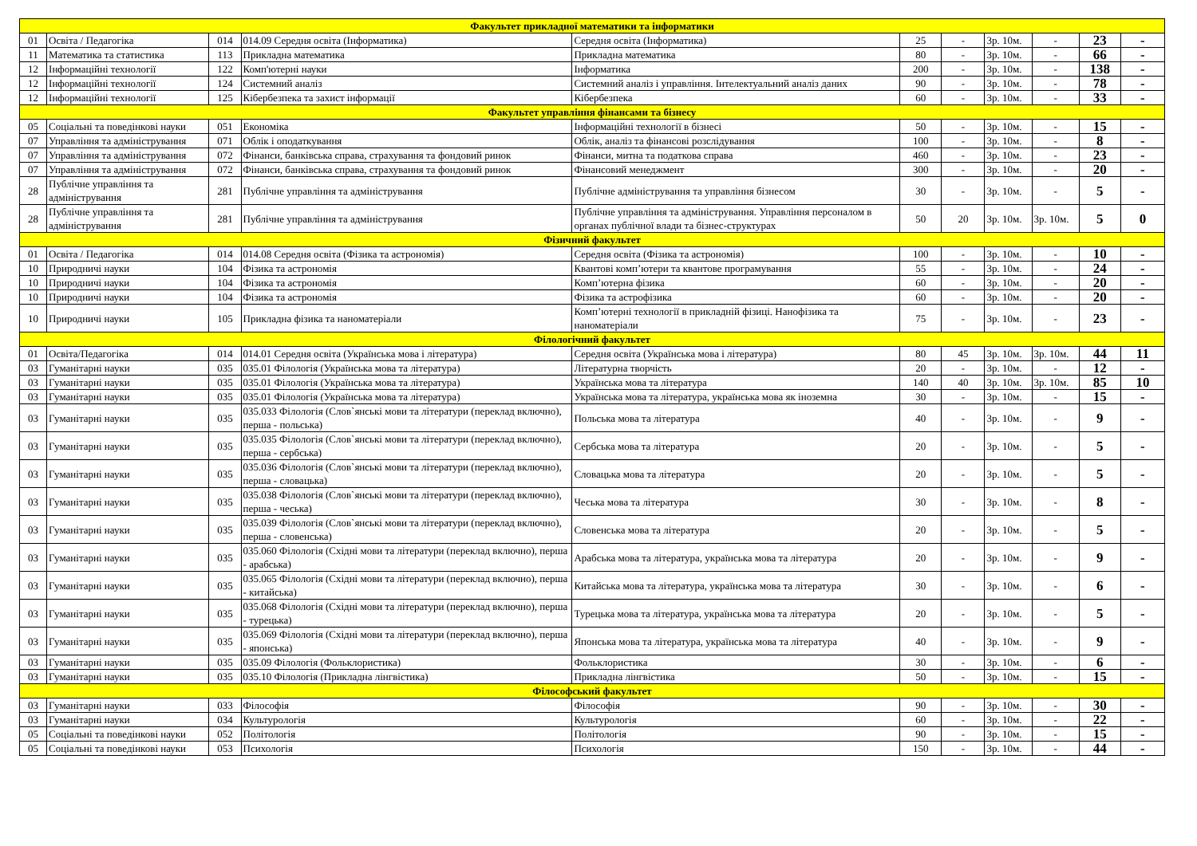| Факультет прикладної математики та інформатики | | | | | | | | | | |
| 01 | Освіта / Педагогіка | 014 | 014.09 Середня освіта (Інформатика) | Середня освіта (Інформатика) | 25 | - | 3р. 10м. | - | 23 | - |
| 11 | Математика та статистика | 113 | Прикладна математика | Прикладна математика | 80 | - | 3р. 10м. | - | 66 | - |
| 12 | Інформаційні технології | 122 | Комп'ютерні науки | Інформатика | 200 | - | 3р. 10м. | - | 138 | - |
| 12 | Інформаційні технології | 124 | Системний аналіз | Системний аналіз і управління. Інтелектуальний аналіз даних | 90 | - | 3р. 10м. | - | 78 | - |
| 12 | Інформаційні технології | 125 | Кібербезпека та захист інформації | Кібербезпека | 60 | - | 3р. 10м. | - | 33 | - |
| Факультет управління фінансами та бізнесу | | | | | | | | | | |
| 05 | Соціальні та поведінкові науки | 051 | Економіка | Інформаційні технології в бізнесі | 50 | - | 3р. 10м. | - | 15 | - |
| 07 | Управління та адміністрування | 071 | Облік і оподаткування | Облік, аналіз та фінансові розслідування | 100 | - | 3р. 10м. | - | 8 | - |
| 07 | Управління та адміністрування | 072 | Фінанси, банківська справа, страхування та фондовий ринок | Фінанси, митна та податкова справа | 460 | - | 3р. 10м. | - | 23 | - |
| 07 | Управління та адміністрування | 072 | Фінанси, банківська справа, страхування та фондовий ринок | Фінансовий менеджмент | 300 | - | 3р. 10м. | - | 20 | - |
| 28 | Публічне управління та адміністрування | 281 | Публічне управління та адміністрування | Публічне адміністрування та управління бізнесом | 30 | - | 3р. 10м. | - | 5 | - |
| 28 | Публічне управління та адміністрування | 281 | Публічне управління та адміністрування | Публічне управління та адміністрування. Управління персоналом в органах публічної влади та бізнес-структурах | 50 | 20 | 3р. 10м. | 3р. 10м. | 5 | 0 |
| Фізичний факультет | | | | | | | | | | |
| 01 | Освіта / Педагогіка | 014 | 014.08 Середня освіта (Фізика та астрономія) | Середня освіта (Фізика та астрономія) | 100 | - | 3р. 10м. | - | 10 | - |
| 10 | Природничі науки | 104 | Фізика та астрономія | Квантові комп’ютери та квантове програмування | 55 | - | 3р. 10м. | - | 24 | - |
| 10 | Природничі науки | 104 | Фізика та астрономія | Комп’ютерна фізика | 60 | - | 3р. 10м. | - | 20 | - |
| 10 | Природничі науки | 104 | Фізика та астрономія | Фізика та астрофізика | 60 | - | 3р. 10м. | - | 20 | - |
| 10 | Природничі науки | 105 | Прикладна фізика та наноматеріали | Комп’ютерні технології в прикладній фізиці. Нанофізика та наноматеріали | 75 | - | 3р. 10м. | - | 23 | - |
| Філологічний факультет | | | | | | | | | | |
| 01 | Освіта/Педагогіка | 014 | 014.01 Середня освіта (Українська мова і література) | Середня освіта (Українська мова і література) | 80 | 45 | 3р. 10м. | 3р. 10м. | 44 | 11 |
| 03 | Гуманітарні науки | 035 | 035.01 Філологія (Українська мова та література) | Літературна творчість | 20 | - | 3р. 10м. | - | 12 | - |
| 03 | Гуманітарні науки | 035 | 035.01 Філологія (Українська мова та література) | Українська мова та література | 140 | 40 | 3р. 10м. | 3р. 10м. | 85 | 10 |
| 03 | Гуманітарні науки | 035 | 035.01 Філологія (Українська мова та література) | Українська мова та література, українська мова як іноземна | 30 | - | 3р. 10м. | - | 15 | - |
| 03 | Гуманітарні науки | 035 | 035.033 Філологія (Слов`янські мови та літератури (переклад включно), перша - польська) | Польська мова та література | 40 | - | 3р. 10м. | - | 9 | - |
| 03 | Гуманітарні науки | 035 | 035.035 Філологія (Слов`янські мови та літератури (переклад включно), перша - сербська) | Сербська мова та література | 20 | - | 3р. 10м. | - | 5 | - |
| 03 | Гуманітарні науки | 035 | 035.036 Філологія (Слов`янські мови та літератури (переклад включно), перша - словацька) | Словацька мова та література | 20 | - | 3р. 10м. | - | 5 | - |
| 03 | Гуманітарні науки | 035 | 035.038 Філологія (Слов`янські мови та літератури (переклад включно), перша - чеська) | Чеська мова та література | 30 | - | 3р. 10м. | - | 8 | - |
| 03 | Гуманітарні науки | 035 | 035.039 Філологія (Слов`янські мови та літератури (переклад включно), перша - словенська) | Словенська мова та література | 20 | - | 3р. 10м. | - | 5 | - |
| 03 | Гуманітарні науки | 035 | 035.060 Філологія (Східні мови та літератури (переклад включно), перша - арабська) | Арабська мова та література, українська мова та література | 20 | - | 3р. 10м. | - | 9 | - |
| 03 | Гуманітарні науки | 035 | 035.065 Філологія (Східні мови та літератури (переклад включно), перша - китайська) | Китайська мова та література, українська мова та література | 30 | - | 3р. 10м. | - | 6 | - |
| 03 | Гуманітарні науки | 035 | 035.068 Філологія (Східні мови та літератури (переклад включно), перша - турецька) | Турецька мова та література, українська мова та література | 20 | - | 3р. 10м. | - | 5 | - |
| 03 | Гуманітарні науки | 035 | 035.069 Філологія (Східні мови та літератури (переклад включно), перша - японська) | Японська мова та література, українська мова та література | 40 | - | 3р. 10м. | - | 9 | - |
| 03 | Гуманітарні науки | 035 | 035.09 Філологія (Фольклористика) | Фольклористика | 30 | - | 3р. 10м. | - | 6 | - |
| 03 | Гуманітарні науки | 035 | 035.10 Філологія (Прикладна лінгвістика) | Прикладна лінгвістика | 50 | - | 3р. 10м. | - | 15 | - |
| Філософський факультет | | | | | | | | | | |
| 03 | Гуманітарні науки | 033 | Філософія | Філософія | 90 | - | 3р. 10м. | - | 30 | - |
| 03 | Гуманітарні науки | 034 | Культурологія | Культурологія | 60 | - | 3р. 10м. | - | 22 | - |
| 05 | Соціальні та поведінкові науки | 052 | Політологія | Політологія | 90 | - | 3р. 10м. | - | 15 | - |
| 05 | Соціальні та поведінкові науки | 053 | Психологія | Психологія | 150 | - | 3р. 10м. | - | 44 | - |